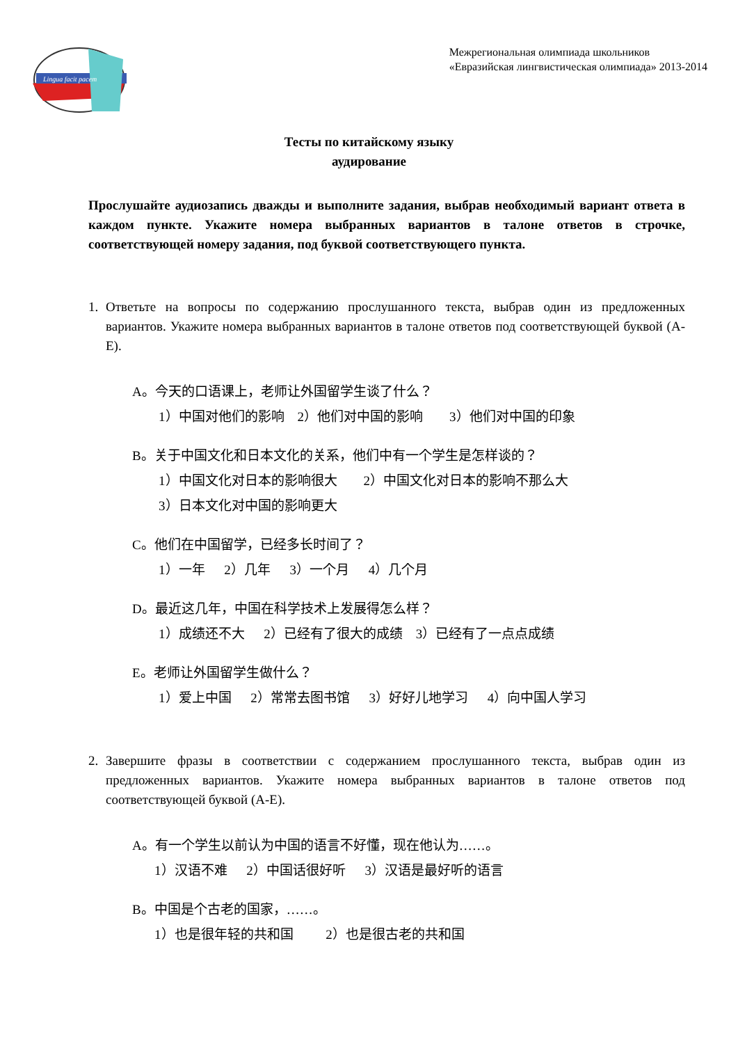Lingua facit pacem
Межрегиональная олимпиада школьников
«Евразийская лингвистическая олимпиада» 2013-2014
Тесты по китайскому языку
аудирование
Прослушайте аудиозапись дважды и выполните задания, выбрав необходимый вариант ответа в каждом пункте. Укажите номера выбранных вариантов в талоне ответов в строчке, соответствующей номеру задания, под буквой соответствующего пункта.
1. Ответьте на вопросы по содержанию прослушанного текста, выбрав один из предложенных вариантов. Укажите номера выбранных вариантов в талоне ответов под соответствующей буквой (A-E).
A。今天的口语课上，老师让外国留学生谈了什么？
1）中国对他们的影响　2）他们对中国的影响　　3）他们对中国的印象
B。关于中国文化和日本文化的关系，他们中有一个学生是怎样谈的？
1）中国文化对日本的影响很大　　2）中国文化对日本的影响不那么大
3）日本文化对中国的影响更大
C。他们在中国留学，已经多长时间了？
1）一年　 2）几年　 3）一个月　 4）几个月
D。最近这几年，中国在科学技术上发展得怎么样？
1）成绩还不大　 2）已经有了很大的成绩　3）已经有了一点点成绩
E。老师让外国留学生做什么？
1）爱上中国　 2）常常去图书馆　 3）好好儿地学习　 4）向中国人学习
2. Завершите фразы в соответствии с содержанием прослушанного текста, выбрав один из предложенных вариантов. Укажите номера выбранных вариантов в талоне ответов под соответствующей буквой (A-E).
A。有一个学生以前认为中国的语言不好懂，现在他认为……。
1）汉语不难　 2）中国话很好听　 3）汉语是最好听的语言
B。中国是个古老的国家，……。
1）也是很年轻的共和国　　 2）也是很古老的共和国